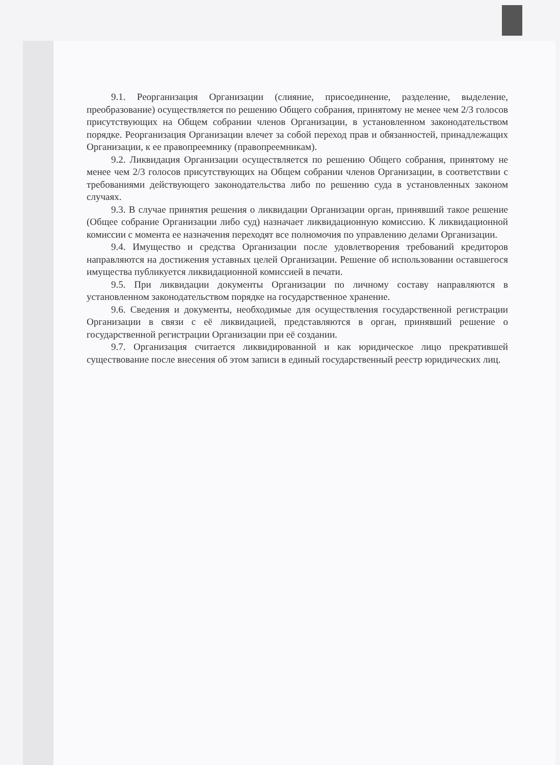9.1. Реорганизация Организации (слияние, присоединение, разделение, выделение, преобразование) осуществляется по решению Общего собрания, принятому не менее чем 2/3 голосов присутствующих на Общем собрании членов Организации, в установленном законодательством порядке. Реорганизация Организации влечет за собой переход прав и обязанностей, принадлежащих Организации, к ее правопреемнику (правопреемникам).
9.2. Ликвидация Организации осуществляется по решению Общего собрания, принятому не менее чем 2/3 голосов присутствующих на Общем собрании членов Организации, в соответствии с требованиями действующего законодательства либо по решению суда в установленных законом случаях.
9.3. В случае принятия решения о ликвидации Организации орган, принявший такое решение (Общее собрание Организации либо суд) назначает ликвидационную комиссию. К ликвидационной комиссии с момента ее назначения переходят все полномочия по управлению делами Организации.
9.4. Имущество и средства Организации после удовлетворения требований кредиторов направляются на достижения уставных целей Организации. Решение об использовании оставшегося имущества публикуется ликвидационной комиссией в печати.
9.5. При ликвидации документы Организации по личному составу направляются в установленном законодательством порядке на государственное хранение.
9.6. Сведения и документы, необходимые для осуществления государственной регистрации Организации в связи с её ликвидацией, представляются в орган, принявший решение о государственной регистрации Организации при её создании.
9.7. Организация считается ликвидированной и как юридическое лицо прекратившей существование после внесения об этом записи в единый государственный реестр юридических лиц.